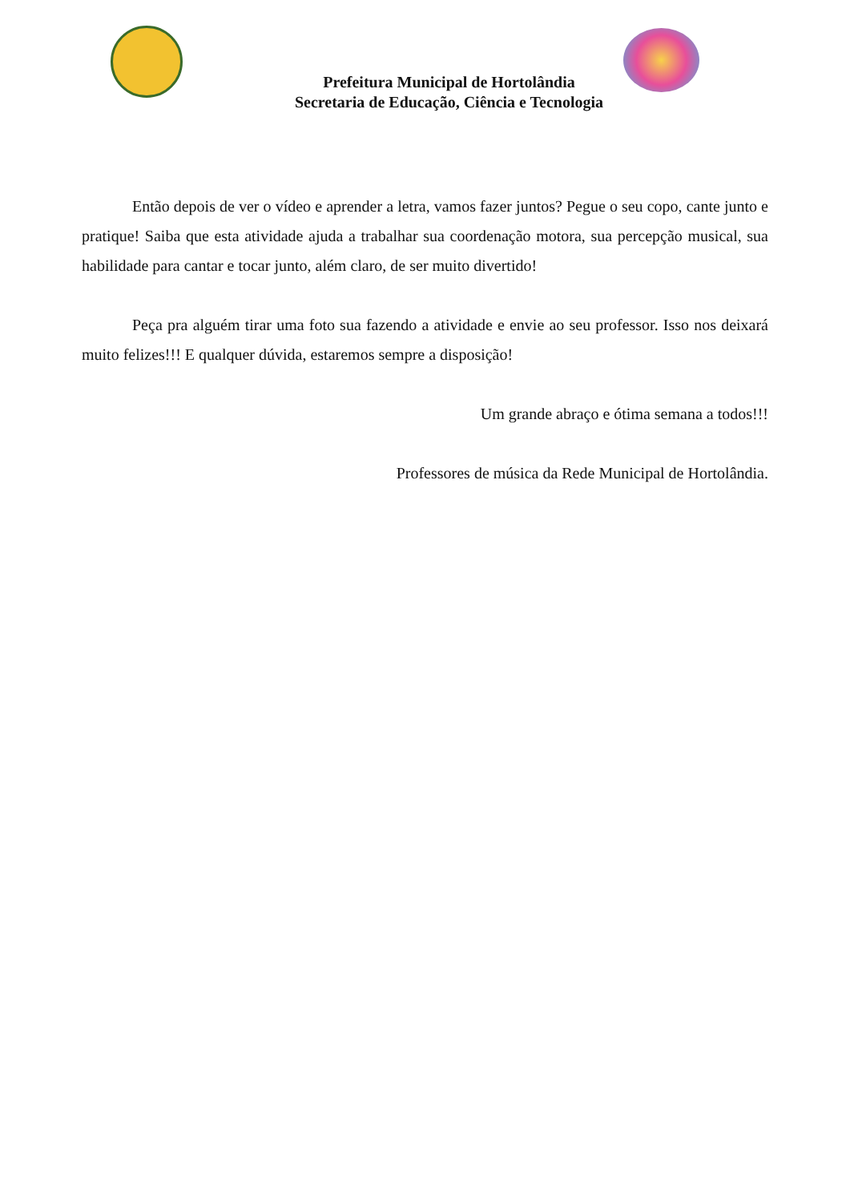Prefeitura Municipal de Hortolândia
Secretaria de Educação, Ciência e Tecnologia
Então depois de ver o vídeo e aprender a letra, vamos fazer juntos? Pegue o seu copo, cante junto e pratique! Saiba que esta atividade ajuda a trabalhar sua coordenação motora, sua percepção musical, sua habilidade para cantar e tocar junto, além claro, de ser muito divertido!
Peça pra alguém tirar uma foto sua fazendo a atividade e envie ao seu professor. Isso nos deixará muito felizes!!! E qualquer dúvida, estaremos sempre a disposição!
Um grande abraço e ótima semana a todos!!!
Professores de música da Rede Municipal de Hortolândia.